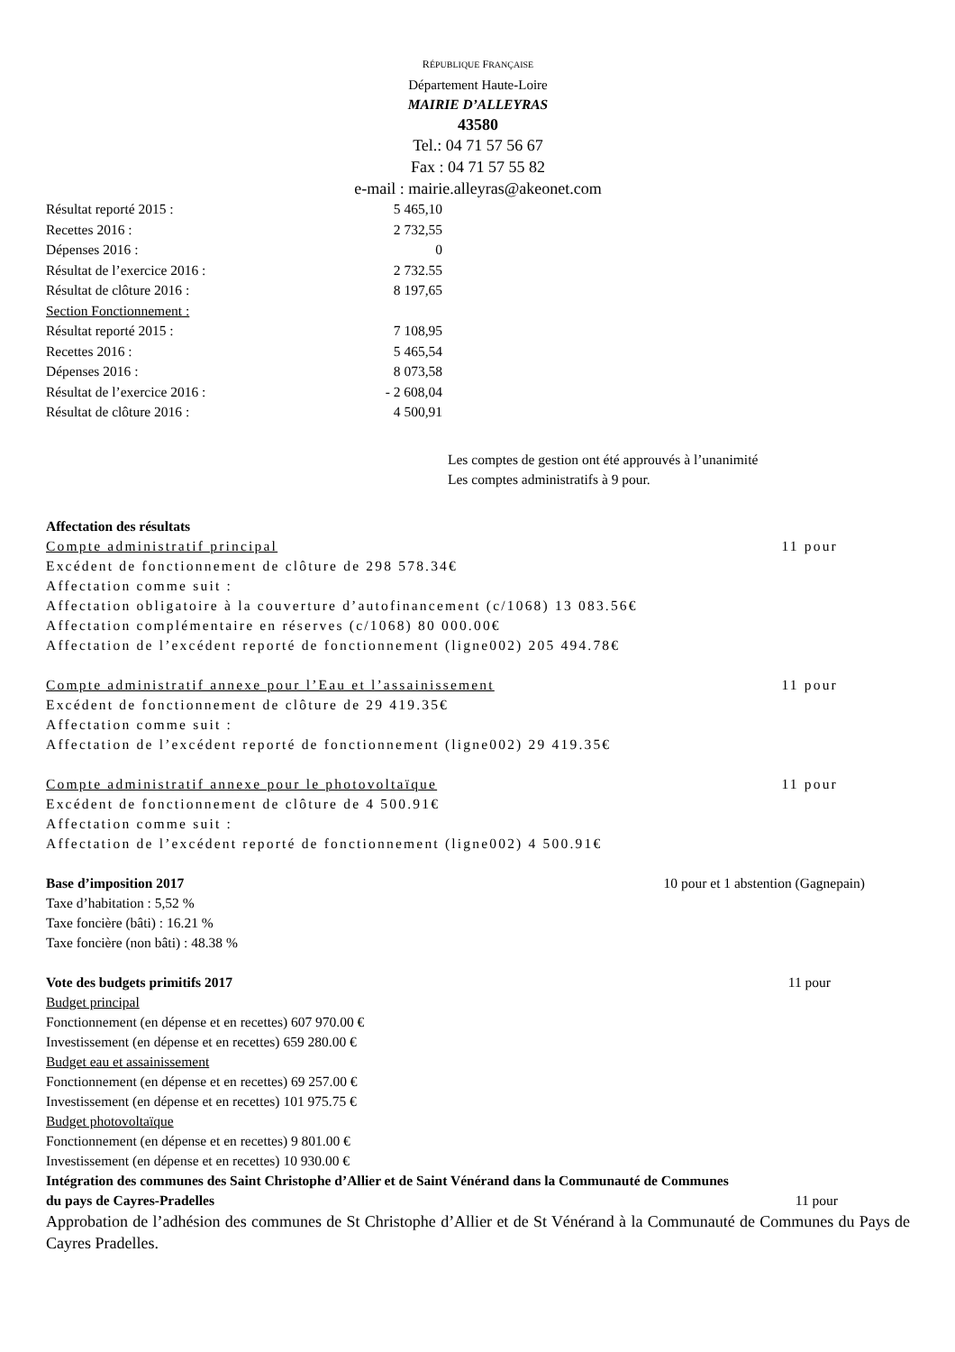RÉPUBLIQUE FRANÇAISE
Département Haute-Loire
MAIRIE D’ALLEYRAS
43580
Tel.: 04 71 57 56 67
Fax : 04 71 57 55 82
e-mail : mairie.alleyras@akeonet.com
| Résultat reporté 2015 : | 5 465,10 |
| Recettes 2016 : | 2 732,55 |
| Dépenses 2016 : | 0 |
| Résultat de l’exercice 2016 : | 2 732.55 |
| Résultat de clôture 2016 : | 8 197,65 |
| Section Fonctionnement : | |
| Résultat reporté 2015 : | 7 108,95 |
| Recettes 2016 : | 5 465,54 |
| Dépenses 2016 : | 8 073,58 |
| Résultat de l’exercice 2016 : | - 2 608,04 |
| Résultat de clôture 2016 : | 4 500,91 |
Les comptes de gestion ont été approuvés à l’unanimité
Les comptes administratifs à 9 pour.
Affectation des résultats
Compte administratif principal 11 pour
Excédent de fonctionnement de clôture de 298 578.34€
Affectation comme suit :
Affectation obligatoire à la couverture d’autofinancement (c/1068) 13 083.56€
Affectation complémentaire en réserves (c/1068) 80 000.00€
Affectation de l’excédent reporté de fonctionnement (ligne002) 205 494.78€
Compte administratif annexe pour l’Eau et l’assainissement 11 pour
Excédent de fonctionnement de clôture de 29 419.35€
Affectation comme suit :
Affectation de l’excédent reporté de fonctionnement (ligne002) 29 419.35€
Compte administratif annexe pour le photovoltaïque 11 pour
Excédent de fonctionnement de clôture de 4 500.91€
Affectation comme suit :
Affectation de l’excédent reporté de fonctionnement (ligne002) 4 500.91€
Base d’imposition 2017 10 pour et 1 abstention (Gagnepain)
Taxe d’habitation : 5,52 %
Taxe foncière (bâti) : 16.21 %
Taxe foncière (non bâti) : 48.38 %
Vote des budgets primitifs 2017 11 pour
Budget principal
Fonctionnement (en dépense et en recettes) 607 970.00 €
Investissement (en dépense et en recettes) 659 280.00 €
Budget eau et assainissement
Fonctionnement (en dépense et en recettes) 69 257.00 €
Investissement (en dépense et en recettes) 101 975.75 €
Budget photovoltaïque
Fonctionnement (en dépense et en recettes) 9 801.00 €
Investissement (en dépense et en recettes) 10 930.00 €
Intégration des communes des Saint Christophe d’Allier et de Saint Vénérand dans la Communauté de Communes
du pays de Cayres-Pradelles 11 pour
Approbation de l’adhésion des communes de St Christophe d’Allier et de St Vénérand à la Communauté de Communes du Pays de Cayres Pradelles.